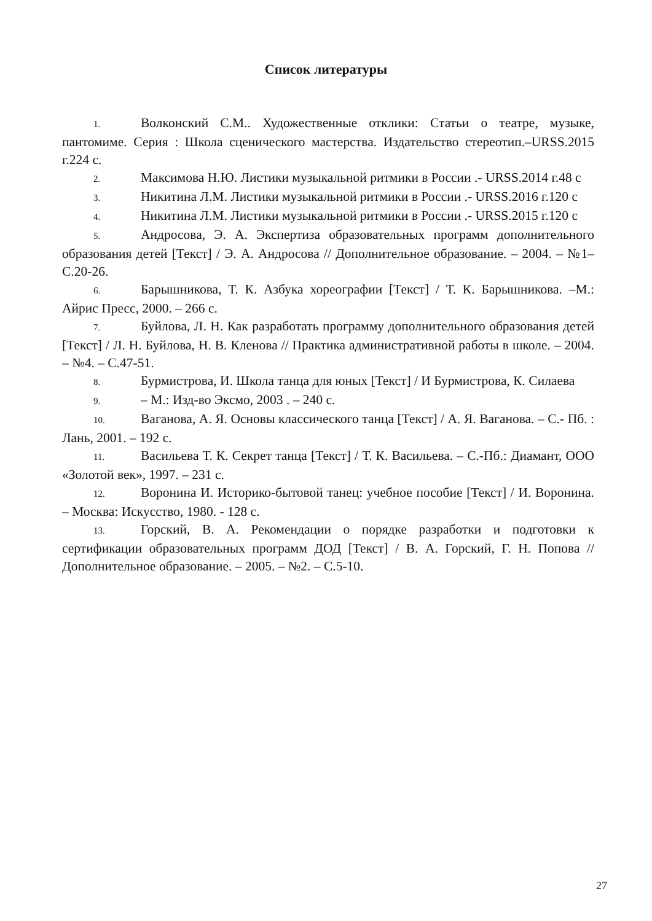Список литературы
1. Волконский С.М.. Художественные отклики: Статьи о театре, музыке, пантомиме. Серия : Школа сценического мастерства. Издательство стереотип.–URSS.2015 г.224 с.
2. Максимова Н.Ю. Листики музыкальной ритмики в России .- URSS.2014 г.48 с
3. Никитина Л.М. Листики музыкальной ритмики в России .- URSS.2016 г.120 с
4. Никитина Л.М. Листики музыкальной ритмики в России .- URSS.2015 г.120 с
5. Андросова, Э. А. Экспертиза образовательных программ дополнительного образования детей [Текст] / Э. А. Андросова // Дополнительное образование. – 2004. – №1– С.20-26.
6. Барышникова, Т. К. Азбука хореографии [Текст] / Т. К. Барышникова. –М.: Айрис Пресс, 2000. – 266 с.
7. Буйлова, Л. Н. Как разработать программу дополнительного образования детей [Текст] / Л. Н. Буйлова, Н. В. Кленова // Практика административной работы в школе. – 2004. – №4. – С.47-51.
8. Бурмистрова, И. Школа танца для юных [Текст] / И Бурмистрова, К. Силаева
9. – М.: Изд-во Эксмо, 2003 . – 240 с.
10. Ваганова, А. Я. Основы классического танца [Текст] / А. Я. Ваганова. – С.- Пб. : Лань, 2001. – 192 с.
11. Васильева Т. К. Секрет танца [Текст] / Т. К. Васильева. – С.-Пб.: Диамант, ООО «Золотой век», 1997. – 231 с.
12. Воронина И. Историко-бытовой танец: учебное пособие [Текст] / И. Воронина. – Москва: Искусство, 1980. - 128 с.
13. Горский, В. А. Рекомендации о порядке разработки и подготовки к сертификации образовательных программ ДОД [Текст] / В. А. Горский, Г. Н. Попова // Дополнительное образование. – 2005. – №2. – С.5-10.
27